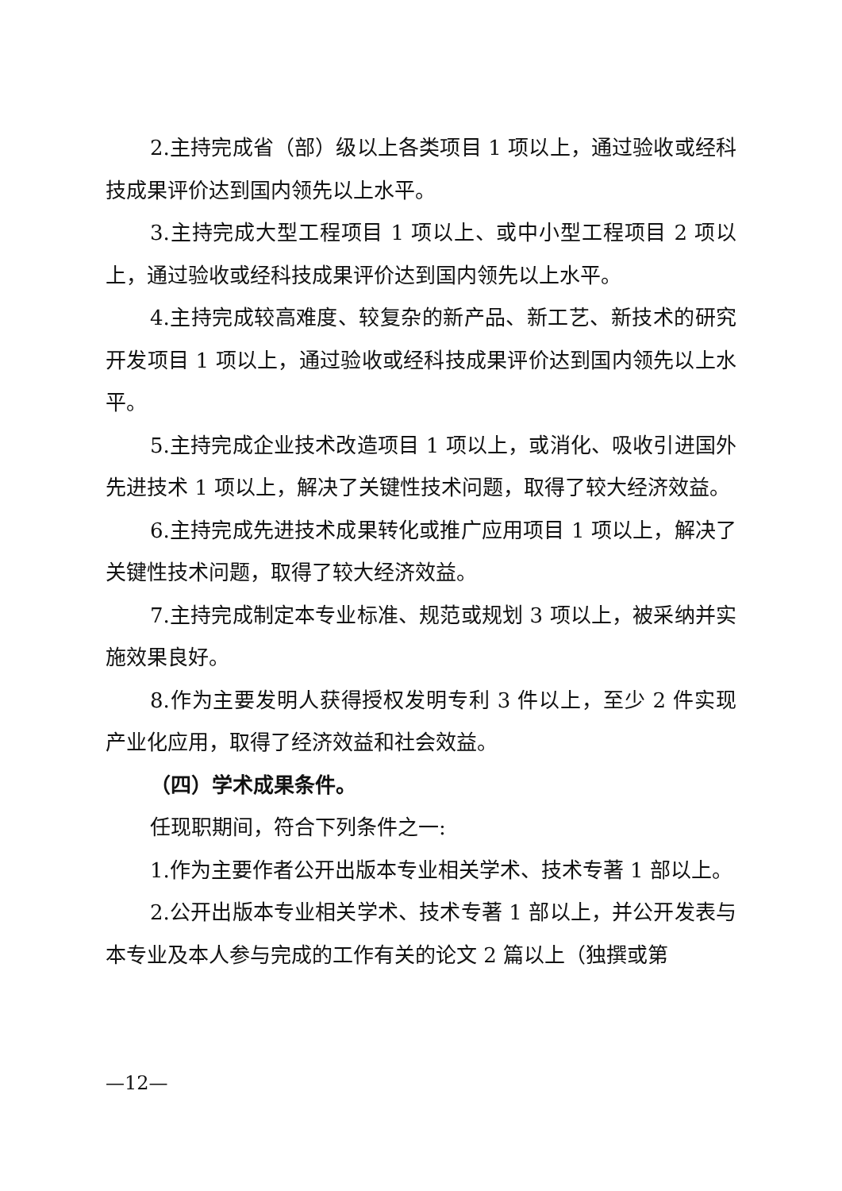2.主持完成省（部）级以上各类项目 1 项以上，通过验收或经科技成果评价达到国内领先以上水平。
3.主持完成大型工程项目 1 项以上、或中小型工程项目 2 项以上，通过验收或经科技成果评价达到国内领先以上水平。
4.主持完成较高难度、较复杂的新产品、新工艺、新技术的研究开发项目 1 项以上，通过验收或经科技成果评价达到国内领先以上水平。
5.主持完成企业技术改造项目 1 项以上，或消化、吸收引进国外先进技术 1 项以上，解决了关键性技术问题，取得了较大经济效益。
6.主持完成先进技术成果转化或推广应用项目 1 项以上，解决了关键性技术问题，取得了较大经济效益。
7.主持完成制定本专业标准、规范或规划 3 项以上，被采纳并实施效果良好。
8.作为主要发明人获得授权发明专利 3 件以上，至少 2 件实现产业化应用，取得了经济效益和社会效益。
（四）学术成果条件。
任现职期间，符合下列条件之一:
1.作为主要作者公开出版本专业相关学术、技术专著 1 部以上。
2.公开出版本专业相关学术、技术专著 1 部以上，并公开发表与本专业及本人参与完成的工作有关的论文 2 篇以上（独撰或第
—12—